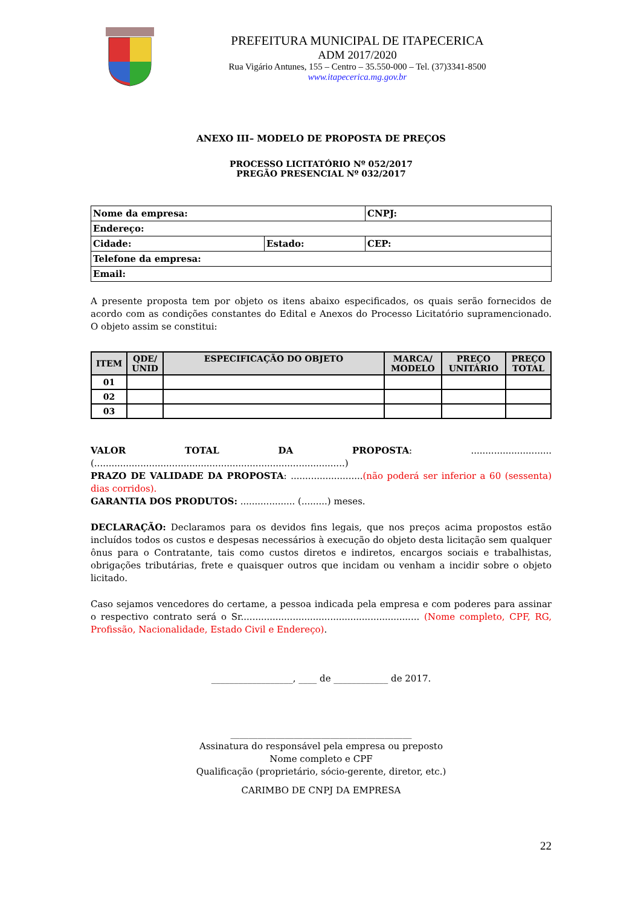PREFEITURA MUNICIPAL DE ITAPECERICA
ADM 2017/2020
Rua Vigário Antunes, 155 – Centro – 35.550-000 – Tel. (37)3341-8500
www.itapecerica.mg.gov.br
ANEXO III– MODELO DE PROPOSTA DE PREÇOS
PROCESSO LICITATÓRIO Nº 052/2017
PREGÃO PRESENCIAL Nº 032/2017
| Nome da empresa: | | CNPJ: |
| Endereço: | | |
| Cidade: | Estado: | CEP: |
| Telefone da empresa: | | |
| Email: | | |
A presente proposta tem por objeto os itens abaixo especificados, os quais serão fornecidos de acordo com as condições constantes do Edital e Anexos do Processo Licitatório supramencionado. O objeto assim se constitui:
| ITEM | QDE/ UNID | ESPECIFICAÇÃO DO OBJETO | MARCA/ MODELO | PREÇO UNITÁRIO | PREÇO TOTAL |
| --- | --- | --- | --- | --- | --- |
| 01 | | | | | |
| 02 | | | | | |
| 03 | | | | | |
VALOR TOTAL DA PROPOSTA: ............................ (.......................................................................................)
PRAZO DE VALIDADE DA PROPOSTA: .........................(não poderá ser inferior a 60 (sessenta) dias corridos).
GARANTIA DOS PRODUTOS: ................... (.........) meses.
DECLARAÇÃO: Declaramos para os devidos fins legais, que nos preços acima propostos estão incluídos todos os custos e despesas necessários à execução do objeto desta licitação sem qualquer ônus para o Contratante, tais como custos diretos e indiretos, encargos sociais e trabalhistas, obrigações tributárias, frete e quaisquer outros que incidam ou venham a incidir sobre o objeto licitado.
Caso sejamos vencedores do certame, a pessoa indicada pela empresa e com poderes para assinar o respectivo contrato será o Sr.............................................................. (Nome completo, CPF, RG, Profissão, Nacionalidade, Estado Civil e Endereço).
__________________, ____ de ____________ de 2017.
________________________________________
Assinatura do responsável pela empresa ou preposto
Nome completo e CPF
Qualificação (proprietário, sócio-gerente, diretor, etc.)
CARIMBO DE CNPJ DA EMPRESA
22